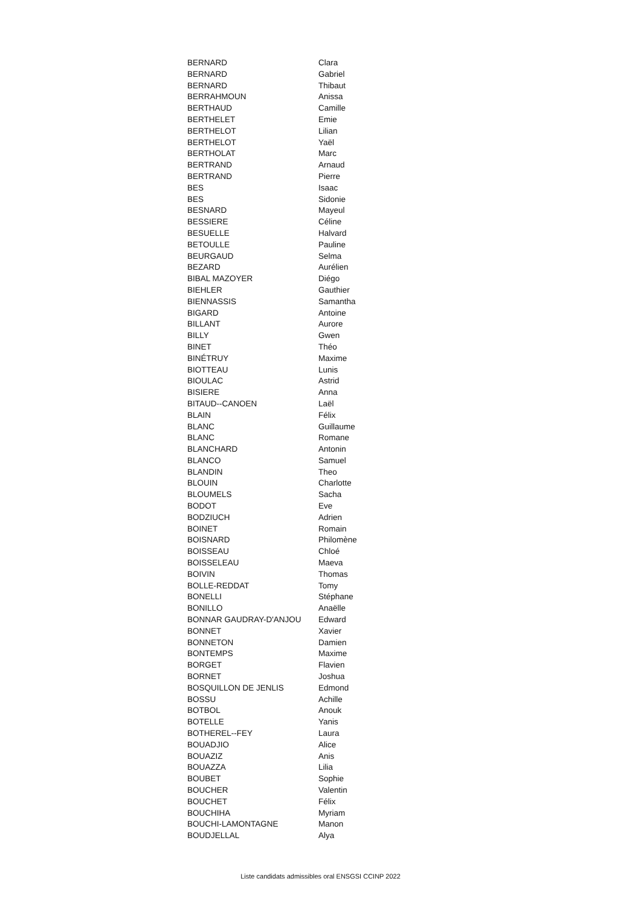| BERNARD | Clara |
| BERNARD | Gabriel |
| BERNARD | Thibaut |
| BERRAHMOUN | Anissa |
| BERTHAUD | Camille |
| BERTHELET | Emie |
| BERTHELOT | Lilian |
| BERTHELOT | Yaël |
| BERTHOLAT | Marc |
| BERTRAND | Arnaud |
| BERTRAND | Pierre |
| BES | Isaac |
| BES | Sidonie |
| BESNARD | Mayeul |
| BESSIERE | Céline |
| BESUELLE | Halvard |
| BETOULLE | Pauline |
| BEURGAUD | Selma |
| BEZARD | Aurélien |
| BIBAL MAZOYER | Diégo |
| BIEHLER | Gauthier |
| BIENNASSIS | Samantha |
| BIGARD | Antoine |
| BILLANT | Aurore |
| BILLY | Gwen |
| BINET | Théo |
| BINÉTRUY | Maxime |
| BIOTTEAU | Lunis |
| BIOULAC | Astrid |
| BISIERE | Anna |
| BITAUD--CANOEN | Laël |
| BLAIN | Félix |
| BLANC | Guillaume |
| BLANC | Romane |
| BLANCHARD | Antonin |
| BLANCO | Samuel |
| BLANDIN | Theo |
| BLOUIN | Charlotte |
| BLOUMELS | Sacha |
| BODOT | Eve |
| BODZIUCH | Adrien |
| BOINET | Romain |
| BOISNARD | Philomène |
| BOISSEAU | Chloé |
| BOISSELEAU | Maeva |
| BOIVIN | Thomas |
| BOLLE-REDDAT | Tomy |
| BONELLI | Stéphane |
| BONILLO | Anaëlle |
| BONNAR GAUDRAY-D'ANJOU | Edward |
| BONNET | Xavier |
| BONNETON | Damien |
| BONTEMPS | Maxime |
| BORGET | Flavien |
| BORNET | Joshua |
| BOSQUILLON DE JENLIS | Edmond |
| BOSSU | Achille |
| BOTBOL | Anouk |
| BOTELLE | Yanis |
| BOTHEREL--FEY | Laura |
| BOUADJIO | Alice |
| BOUAZIZ | Anis |
| BOUAZZA | Lilia |
| BOUBET | Sophie |
| BOUCHER | Valentin |
| BOUCHET | Félix |
| BOUCHIHA | Myriam |
| BOUCHI-LAMONTAGNE | Manon |
| BOUDJELLAL | Alya |
Liste candidats admissibles oral ENSGSI CCINP 2022